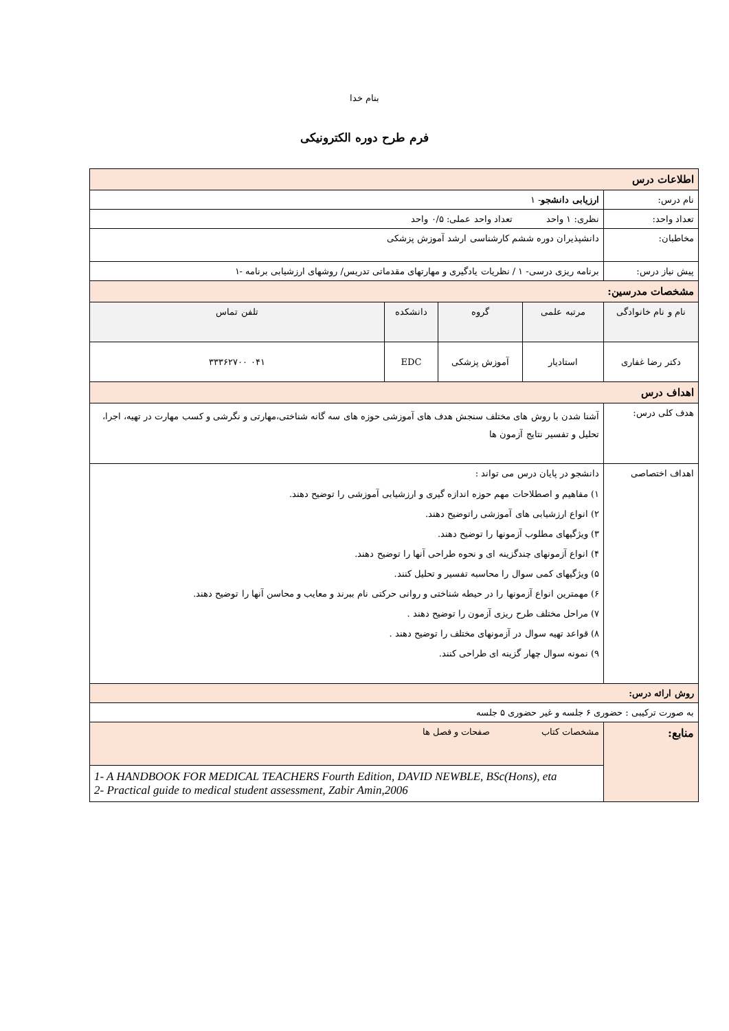بنام خدا
فرم طرح دوره الکترونیکی
| اطلاعات درس | | | | |
| نام درس: | ارزیابی دانشجو - ۱ | | | |
| تعداد واحد: | نظری: ۱ واحد تعداد واحد عملی: ۰/۵ واحد | | | |
| مخاطبان: | دانشپذیران دوره ششم کارشناسی ارشد آموزش پزشکی | | | |
| پیش نیاز درس: | برنامه ریزی درسی- ۱ / نظریات یادگیری و مهارتهای مقدماتی تدریس/ روشهای ارزشیابی برنامه -۱ | | | |
| مشخصات مدرسین: | | | | |
| نام و نام خانوادگی | مرتبه علمی | گروه | دانشکده | تلفن تماس |
| دکتر رضا غفاری | استادیار | آموزش پزشکی | EDC | ۰۴۱ ۳۳۳۶۲۷۰۰ |
| اهداف درس | | | | |
| هدف کلی درس: | آشنا شدن با روش های مختلف سنجش هدف های آموزشی حوزه های سه گانه شناختی،مهارتی و نگرشی و کسب مهارت در تهیه، اجرا، تحلیل و تفسیر نتایج آزمون ها | | | |
| اهداف اختصاصی | دانشجو در پایان درس می تواند : ۱) مفاهیم و اصطلاحات مهم حوزه اندازه گیری و ارزشیابی آموزشی را توضیح دهند. ۲) انواع ارزشیابی های آموزشی راتوضیح دهند. ۳) ویژگیهای مطلوب آزمونها را توضیح دهند. ۴) انواع آزمونهای چندگزینه ای و نحوه طراحی آنها را توضیح دهند. ۵) ویژگیهای کمی سوال را محاسبه تفسیر و تحلیل کنند. ۶) مهمترین انواع آزمونها را در حیطه شناختی و روانی حرکتی نام ببرند و معایب و محاسن آنها را توضیح دهند. ۷) مراحل مختلف طرح ریزی آزمون را توضیح دهند . ۸) قواعد تهیه سوال در آزمونهای مختلف را توضیح دهند . ۹) نمونه سوال چهار گزینه ای طراحی کنند. | | | |
| روش ارائه درس: | | | | |
| به صورت ترکیبی : حضوری ۶ جلسه و غیر حضوری ۵ جلسه | | | | |
| منابع: | مشخصات کتاب صفحات و فصل ها | | | |
| | 1- A HANDBOOK FOR MEDICAL TEACHERS Fourth Edition, DAVID NEWBLE, BSc(Hons), eta 2- Practical guide to medical student assessment, Zabir Amin,2006 | | | |